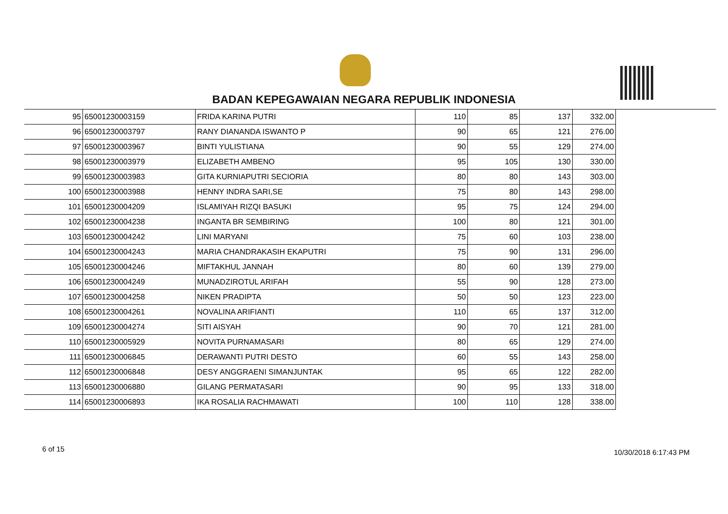BADAN KEPEGAWAIAN NEGARA REPUBLIK INDONESIA
| 95 | 65001230003159 | FRIDA KARINA PUTRI | 110 | 85 | 137 | 332.00 |
| 96 | 65001230003797 | RANY DIANANDA ISWANTO P | 90 | 65 | 121 | 276.00 |
| 97 | 65001230003967 | BINTI YULISTIANA | 90 | 55 | 129 | 274.00 |
| 98 | 65001230003979 | ELIZABETH AMBENO | 95 | 105 | 130 | 330.00 |
| 99 | 65001230003983 | GITA KURNIAPUTRI SECIORIA | 80 | 80 | 143 | 303.00 |
| 100 | 65001230003988 | HENNY INDRA SARI,SE | 75 | 80 | 143 | 298.00 |
| 101 | 65001230004209 | ISLAMIYAH RIZQI BASUKI | 95 | 75 | 124 | 294.00 |
| 102 | 65001230004238 | INGANTA BR SEMBIRING | 100 | 80 | 121 | 301.00 |
| 103 | 65001230004242 | LINI MARYANI | 75 | 60 | 103 | 238.00 |
| 104 | 65001230004243 | MARIA CHANDRAKASIH EKAPUTRI | 75 | 90 | 131 | 296.00 |
| 105 | 65001230004246 | MIFTAKHUL JANNAH | 80 | 60 | 139 | 279.00 |
| 106 | 65001230004249 | MUNADZIROTUL ARIFAH | 55 | 90 | 128 | 273.00 |
| 107 | 65001230004258 | NIKEN PRADIPTA | 50 | 50 | 123 | 223.00 |
| 108 | 65001230004261 | NOVALINA ARIFIANTI | 110 | 65 | 137 | 312.00 |
| 109 | 65001230004274 | SITI AISYAH | 90 | 70 | 121 | 281.00 |
| 110 | 65001230005929 | NOVITA PURNAMASARI | 80 | 65 | 129 | 274.00 |
| 111 | 65001230006845 | DERAWANTI PUTRI DESTO | 60 | 55 | 143 | 258.00 |
| 112 | 65001230006848 | DESY ANGGRAENI SIMANJUNTAK | 95 | 65 | 122 | 282.00 |
| 113 | 65001230006880 | GILANG PERMATASARI | 90 | 95 | 133 | 318.00 |
| 114 | 65001230006893 | IKA ROSALIA RACHMAWATI | 100 | 110 | 128 | 338.00 |
6 of 15 10/30/2018 6:17:43 PM